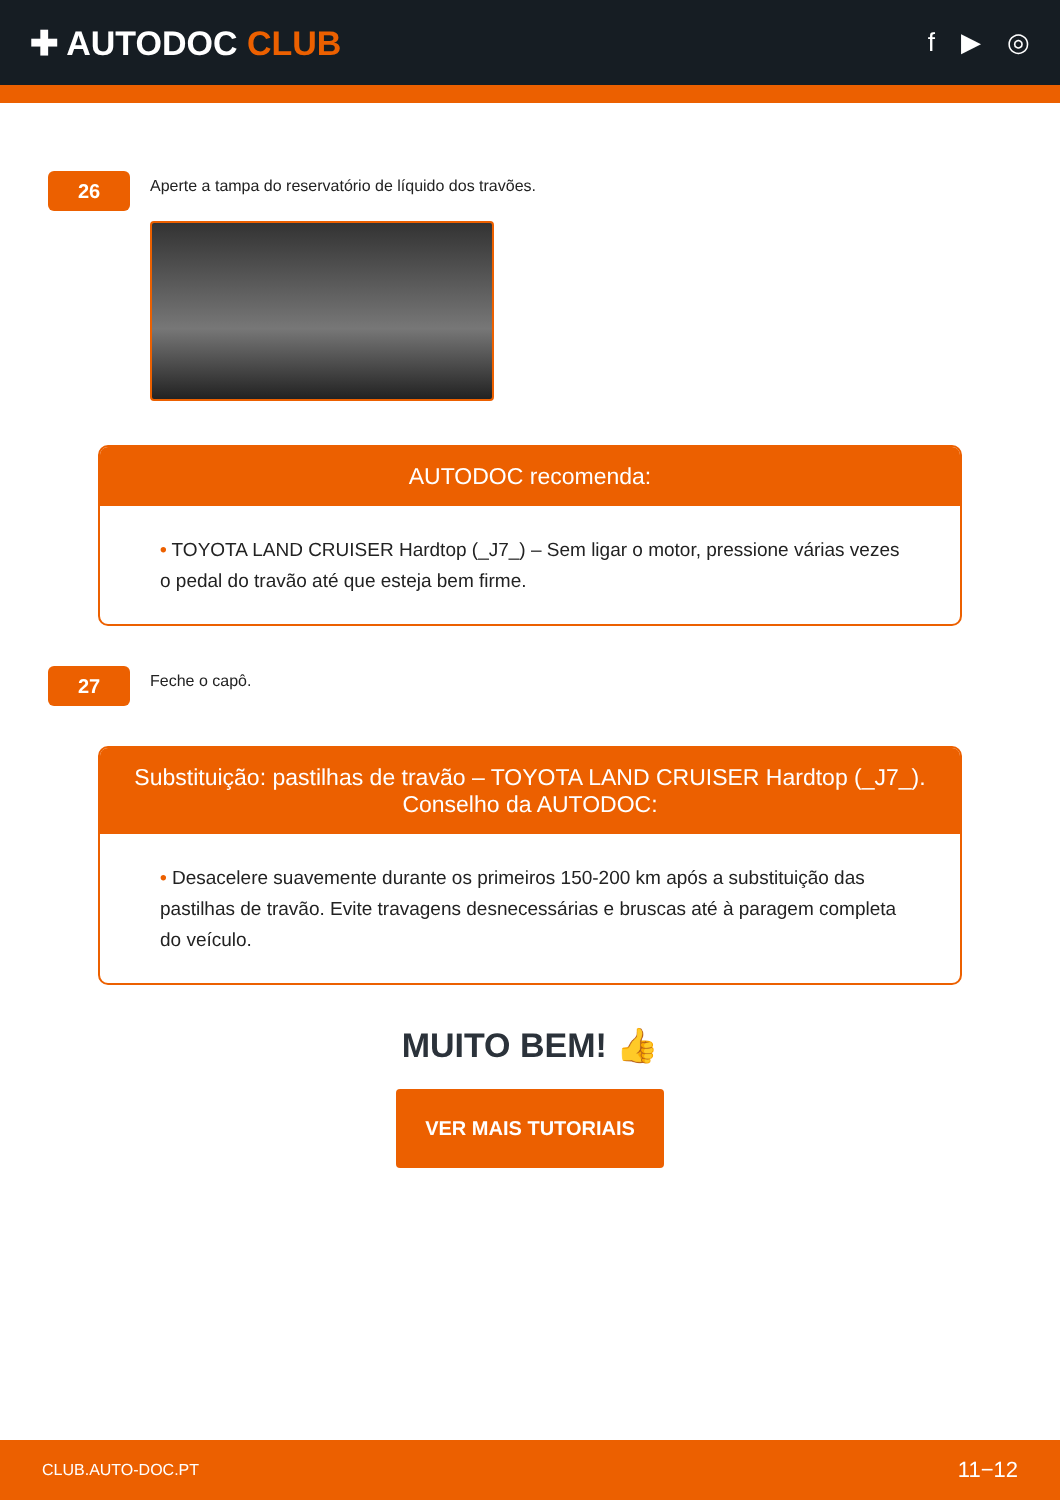✚ AUTODOC CLUB
f ▶ ◎
26
Aperte a tampa do reservatório de líquido dos travões.
AUTODOC recomenda:
• TOYOTA LAND CRUISER Hardtop (_J7_) – Sem ligar o motor, pressione várias vezes o pedal do travão até que esteja bem firme.
27
Feche o capô.
Substituição: pastilhas de travão – TOYOTA LAND CRUISER Hardtop (_J7_).
Conselho da AUTODOC:
• Desacelere suavemente durante os primeiros 150-200 km após a substituição das pastilhas de travão. Evite travagens desnecessárias e bruscas até à paragem completa do veículo.
MUITO BEM! 👍
VER MAIS TUTORIAIS
CLUB.AUTO-DOC.PT 11−12